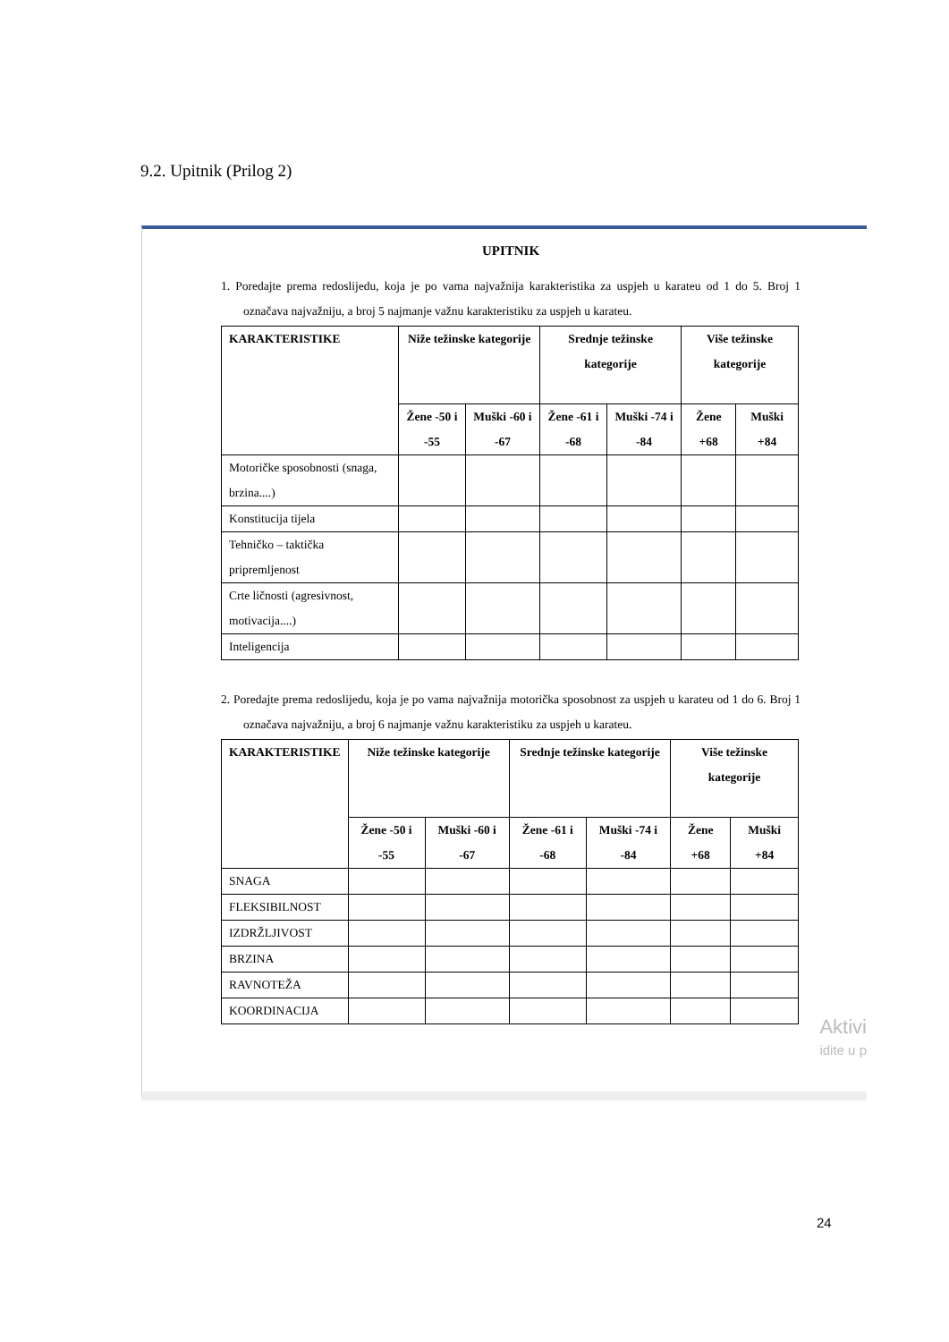9.2. Upitnik (Prilog 2)
UPITNIK
1. Poredajte prema redoslijedu, koja je po vama najvažnija karakteristika za uspjeh u karateu od 1 do 5. Broj 1 označava najvažniju, a broj 5 najmanje važnu karakteristiku za uspjeh u karateu.
| KARAKTERISTIKE | Niže težinske kategorije | | Srednje težinske kategorije | | Više težinske kategorije | |
| --- | --- | --- | --- | --- | --- | --- |
| | Žene -50 i -55 | Muški -60 i -67 | Žene -61 i -68 | Muški -74 i -84 | Žene +68 | Muški +84 |
| Motoričke sposobnosti (snaga, brzina....) | | | | | | |
| Konstitucija tijela | | | | | | |
| Tehničko – taktička pripremljenost | | | | | | |
| Crte ličnosti (agresivnost, motivacija....) | | | | | | |
| Inteligencija | | | | | | |
2. Poredajte prema redoslijedu, koja je po vama najvažnija motorička sposobnost za uspjeh u karateu od 1 do 6. Broj 1 označava najvažniju, a broj 6 najmanje važnu karakteristiku za uspjeh u karateu.
| KARAKTERISTIKE | Niže težinske kategorije | | Srednje težinske kategorije | | Više težinske kategorije | |
| --- | --- | --- | --- | --- | --- | --- |
| | Žene -50 i -55 | Muški -60 i -67 | Žene -61 i -68 | Muški -74 i -84 | Žene +68 | Muški +84 |
| SNAGA | | | | | | |
| FLEKSIBILNOST | | | | | | |
| IZDRŽLJIVOST | | | | | | |
| BRZINA | | | | | | |
| RAVNOTEŽA | | | | | | |
| KOORDINACIJA | | | | | | |
Aktivi
idite u p
24